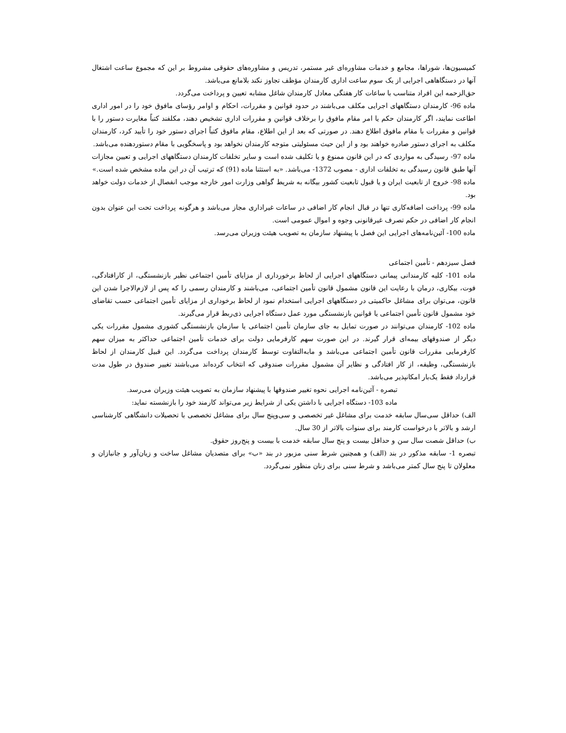کمیسیون‌ها، شوراها، مجامع و خدمات مشاوره‌ای غیر مستمر، تدریس و مشاوره‌های حقوقی مشروط بر این که مجموع ساعت اشتغال آنها در دستگاهاهی اجرایی از یک سوم ساعت اداری کارمندان مؤظف تجاوز نکند بلامانع می‌باشد.
حق‌الزحمه این افراد متناسب با ساعات کار هفتگی معادل کارمندان شاغل مشابه تعیین و پرداخت می‌گردد.
ماده 96- کارمندان دستگاههای اجرایی مکلف می‌باشند در حدود قوانین و مقررات، احکام و اوامر رؤسای مافوق خود را در امور اداری اطاعت نمایند، اگر کارمندان حکم یا امر مقام مافوق را برخلاف قوانین و مقررات اداری تشخیص دهند، مکلفند کتباً مغایرت دستور را با قوانین و مقررات با مقام مافوق اطلاع دهند. در صورتی که بعد از این اطلاع، مقام مافوق کتباً اجرای دستور خود را تأیید کرد، کارمندان مکلف به اجرای دستور صادره خواهند بود و از این حیث مسئولیتی متوجه کارمندان نخواهد بود و پاسخگویی با مقام دستوردهنده می‌باشد.
ماده 97- رسیدگی به مواردی که در این قانون ممنوع و یا تکلیف شده است و سایر تخلفات کارمندان دستگاههای اجرایی و تعیین مجازات آنها طبق قانون رسیدگی به تخلفات اداری - مصوب 1372- می‌باشد. «به استثنا ماده (91) که ترتیب آن در این ماده مشخص شده است.»
ماده 98- خروج از تابعیت ایران و یا قبول تابعیت کشور بیگانه به شریط گواهی وزارت امور خارجه موجب انفصال از خدمات دولت خواهد بود.
ماده 99- پرداخت اضافه‌کاری تنها در قبال انجام کار اضافی در ساعات غیراداری مجاز می‌باشد و هرگونه پرداخت تحت این عنوان بدون انجام کار اضافی در حکم تصرف غیرقانونی وجوه و اموال عمومی است.
ماده 100- آئین‌نامه‌های اجرایی این فصل با پیشنهاد سازمان به تصویب هیئت وزیران می‌رسد.
فصل سیزدهم - تأمین اجتماعی
ماده 101- کلیه کارمندانی پیمانی دستگاههای اجرایی از لحاظ برخورداری از مزایای تأمین اجتماعی نظیر بازنشستگی، از کارافتادگی، فوت، بیکاری، درمان با رعایت این قانون مشمول قانون تأمین اجتماعی، می‌باشند و کارمندان رسمی را که پس از لازم‌الاجرا شدن این قانون، می‌توان برای مشاغل حاکمیتی در دستگاههای اجرایی استخدام نمود از لحاظ برخوداری از مزایای تأمین اجتماعی حسب تقاضای خود مشمول قانون تأمین اجتماعی یا قوانین بازنشستگی مورد عمل دستگاه اجرایی ذی‌ربط قرار می‌گیرند.
ماده 102- کارمندان می‌توانند در صورت تمایل به جای سازمان تأمین اجتماعی یا سازمان بازنشستگی کشوری مشمول مقررات یکی دیگر از صندوقهای بیمه‌ای قرار گیرند. در این صورت سهم کارفرمایی دولت برای خدمات تأمین اجتماعی حداکثر به میزان سهم کارفرمایی مقررات قانون تأمین اجتماعی می‌باشد و مابه‌التفاوت توسط کارمندان پرداخت می‌گردد. این قبیل کارمندان از لحاظ بازنشستگی، وظیفه، از کار افتادگی و نظایر آن مشمول مقررات صندوقی که انتخاب کرده‌اند می‌باشند تغییر صندوق در طول مدت قرارداد فقط یک‌بار امکانپذیر می‌باشد.
تبصره - آئین‌نامه اجرایی نحوه تغییر صندوقها با پیشنهاد سازمان به تصویب هیئت وزیران می‌رسد.
ماده 103- دستگاه اجرایی با داشتن یکی از شرایط زیر می‌تواند کارمند خود را بازنشسته نماید:
الف) حداقل سی‌سال سابقه خدمت برای مشاغل غیر تخصصی و سی‌وپنج سال برای مشاغل تخصصی با تحصیلات دانشگاهی کارشناسی ارشد و بالاتر با درخواست کارمند برای سنوات بالاتر از 30 سال.
ب) حداقل شصت سال سن و حداقل بیست و پنج سال سابقه خدمت با بیست و پنج‌روز حقوق.
تبصره 1- سابقه مذکور در بند (الف) و همچنین شرط سنی مزبور در بند «ب» برای متصدیان مشاغل ساخت و زیان‌آور و جانبازان و معلولان تا پنج سال کمتر می‌باشد و شرط سنی برای زنان منظور نمی‌گردد.